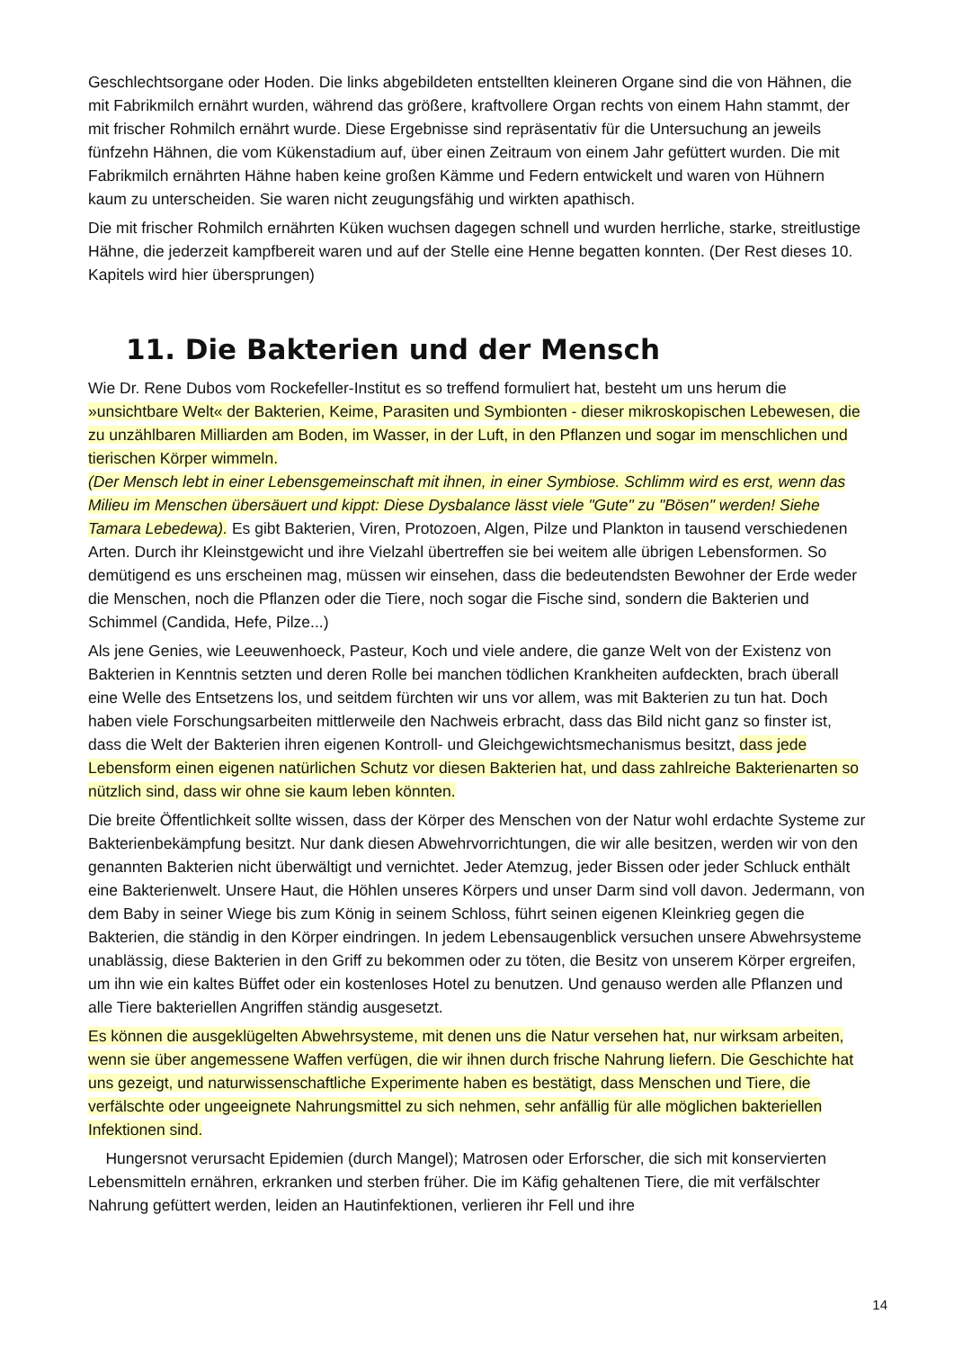Geschlechtsorgane oder Hoden. Die links abgebildeten entstellten kleineren Organe sind die von Hähnen, die mit Fabrikmilch ernährt wurden, während das größere, kraftvollere Organ rechts von einem Hahn stammt, der mit frischer Rohmilch ernährt wurde. Diese Ergebnisse sind repräsentativ für die Untersuchung an jeweils fünfzehn Hähnen, die vom Kükenstadium auf, über einen Zeitraum von einem Jahr gefüttert wurden. Die mit Fabrikmilch ernährten Hähne haben keine großen Kämme und Federn entwickelt und waren von Hühnern kaum zu unterscheiden. Sie waren nicht zeugungsfähig und wirkten apathisch.
Die mit frischer Rohmilch ernährten Küken wuchsen dagegen schnell und wurden herrliche, starke, streitlustige Hähne, die jederzeit kampfbereit waren und auf der Stelle eine Henne begatten konnten. (Der Rest dieses 10. Kapitels wird hier übersprungen)
11. Die Bakterien und der Mensch
Wie Dr. Rene Dubos vom Rockefeller-Institut es so treffend formuliert hat, besteht um uns herum die »unsichtbare Welt« der Bakterien, Keime, Parasiten und Symbionten - dieser mikroskopischen Lebewesen, die zu unzählbaren Milliarden am Boden, im Wasser, in der Luft, in den Pflanzen und sogar im menschlichen und tierischen Körper wimmeln.
(Der Mensch lebt in einer Lebensgemeinschaft mit ihnen, in einer Symbiose. Schlimm wird es erst, wenn das Milieu im Menschen übersäuert und kippt: Diese Dysbalance lässt viele "Gute" zu "Bösen" werden! Siehe Tamara Lebedewa). Es gibt Bakterien, Viren, Protozoen, Algen, Pilze und Plankton in tausend verschiedenen Arten. Durch ihr Kleinstgewicht und ihre Vielzahl übertreffen sie bei weitem alle übrigen Lebensformen. So demütigend es uns erscheinen mag, müssen wir einsehen, dass die bedeutendsten Bewohner der Erde weder die Menschen, noch die Pflanzen oder die Tiere, noch sogar die Fische sind, sondern die Bakterien und Schimmel (Candida, Hefe, Pilze...)
Als jene Genies, wie Leeuwenhoeck, Pasteur, Koch und viele andere, die ganze Welt von der Existenz von Bakterien in Kenntnis setzten und deren Rolle bei manchen tödlichen Krankheiten aufdeckten, brach überall eine Welle des Entsetzens los, und seitdem fürchten wir uns vor allem, was mit Bakterien zu tun hat. Doch haben viele Forschungsarbeiten mittlerweile den Nachweis erbracht, dass das Bild nicht ganz so finster ist, dass die Welt der Bakterien ihren eigenen Kontroll- und Gleichgewichtsmechanismus besitzt, dass jede Lebensform einen eigenen natürlichen Schutz vor diesen Bakterien hat, und dass zahlreiche Bakterienarten so nützlich sind, dass wir ohne sie kaum leben könnten.
Die breite Öffentlichkeit sollte wissen, dass der Körper des Menschen von der Natur wohl erdachte Systeme zur Bakterienbekämpfung besitzt. Nur dank diesen Abwehrvorrichtungen, die wir alle besitzen, werden wir von den genannten Bakterien nicht überwältigt und vernichtet. Jeder Atemzug, jeder Bissen oder jeder Schluck enthält eine Bakterienwelt. Unsere Haut, die Höhlen unseres Körpers und unser Darm sind voll davon. Jedermann, von dem Baby in seiner Wiege bis zum König in seinem Schloss, führt seinen eigenen Kleinkrieg gegen die Bakterien, die ständig in den Körper eindringen. In jedem Lebensaugenblick versuchen unsere Abwehrsysteme unablässig, diese Bakterien in den Griff zu bekommen oder zu töten, die Besitz von unserem Körper ergreifen, um ihn wie ein kaltes Büffet oder ein kostenloses Hotel zu benutzen. Und genauso werden alle Pflanzen und alle Tiere bakteriellen Angriffen ständig ausgesetzt.
Es können die ausgeklügelten Abwehrsysteme, mit denen uns die Natur versehen hat, nur wirksam arbeiten, wenn sie über angemessene Waffen verfügen, die wir ihnen durch frische Nahrung liefern. Die Geschichte hat uns gezeigt, und naturwissenschaftliche Experimente haben es bestätigt, dass Menschen und Tiere, die verfälschte oder ungeeignete Nahrungsmittel zu sich nehmen, sehr anfällig für alle möglichen bakteriellen Infektionen sind.
Hungersnot verursacht Epidemien (durch Mangel); Matrosen oder Erforscher, die sich mit konservierten Lebensmitteln ernähren, erkranken und sterben früher. Die im Käfig gehaltenen Tiere, die mit verfälschter Nahrung gefüttert werden, leiden an Hautinfektionen, verlieren ihr Fell und ihre
14